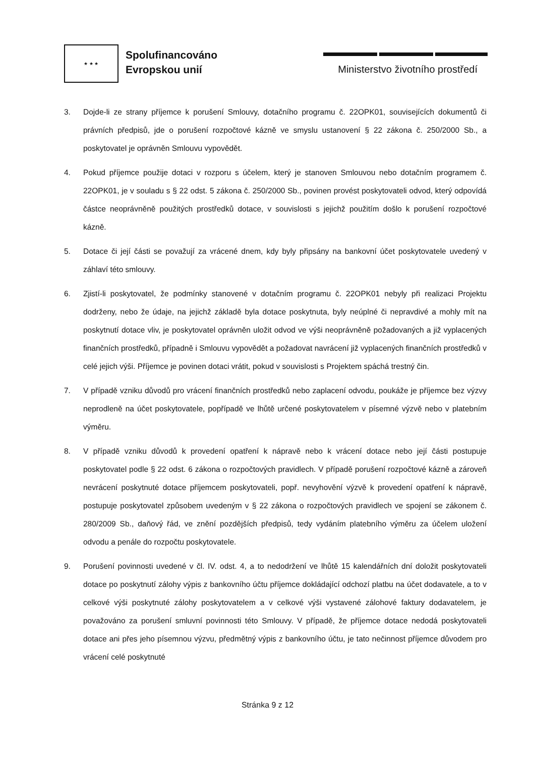★ ★ ★
Spolufinancováno
Evropskou unií
Ministerstvo životního prostředí
3. Dojde-li ze strany příjemce k porušení Smlouvy, dotačního programu č. 22OPK01, souvisejících dokumentů či právních předpisů, jde o porušení rozpočtové kázně ve smyslu ustanovení § 22 zákona č. 250/2000 Sb., a poskytovatel je oprávněn Smlouvu vypovědět.
4. Pokud příjemce použije dotaci v rozporu s účelem, který je stanoven Smlouvou nebo dotačním programem č. 22OPK01, je v souladu s § 22 odst. 5 zákona č. 250/2000 Sb., povinen provést poskytovateli odvod, který odpovídá částce neoprávněně použitých prostředků dotace, v souvislosti s jejichž použitím došlo k porušení rozpočtové kázně.
5. Dotace či její části se považují za vrácené dnem, kdy byly připsány na bankovní účet poskytovatele uvedený v záhlaví této smlouvy.
6. Zjistí-li poskytovatel, že podmínky stanovené v dotačním programu č. 22OPK01 nebyly při realizaci Projektu dodrženy, nebo že údaje, na jejichž základě byla dotace poskytnuta, byly neúplné či nepravdivé a mohly mít na poskytnutí dotace vliv, je poskytovatel oprávněn uložit odvod ve výši neoprávněně požadovaných a již vyplacených finančních prostředků, případně i Smlouvu vypovědět a požadovat navrácení již vyplacených finančních prostředků v celé jejich výši. Příjemce je povinen dotaci vrátit, pokud v souvislosti s Projektem spáchá trestný čin.
7. V případě vzniku důvodů pro vrácení finančních prostředků nebo zaplacení odvodu, poukáže je příjemce bez výzvy neprodleně na účet poskytovatele, popřípadě ve lhůtě určené poskytovatelem v písemné výzvě nebo v platebním výměru.
8. V případě vzniku důvodů k provedení opatření k nápravě nebo k vrácení dotace nebo její části postupuje poskytovatel podle § 22 odst. 6 zákona o rozpočtových pravidlech. V případě porušení rozpočtové kázně a zároveň nevrácení poskytnuté dotace příjemcem poskytovateli, popř. nevyhovění výzvě k provedení opatření k nápravě, postupuje poskytovatel způsobem uvedeným v § 22 zákona o rozpočtových pravidlech ve spojení se zákonem č. 280/2009 Sb., daňový řád, ve znění pozdějších předpisů, tedy vydáním platebního výměru za účelem uložení odvodu a penále do rozpočtu poskytovatele.
9. Porušení povinnosti uvedené v čl. IV. odst. 4, a to nedodržení ve lhůtě 15 kalendářních dní doložit poskytovateli dotace po poskytnutí zálohy výpis z bankovního účtu příjemce dokládající odchozí platbu na účet dodavatele, a to v celkové výši poskytnuté zálohy poskytovatelem a v celkové výši vystavené zálohové faktury dodavatelem, je považováno za porušení smluvní povinnosti této Smlouvy. V případě, že příjemce dotace nedodá poskytovateli dotace ani přes jeho písemnou výzvu, předmětný výpis z bankovního účtu, je tato nečinnost příjemce důvodem pro vrácení celé poskytnuté
Stránka 9 z 12